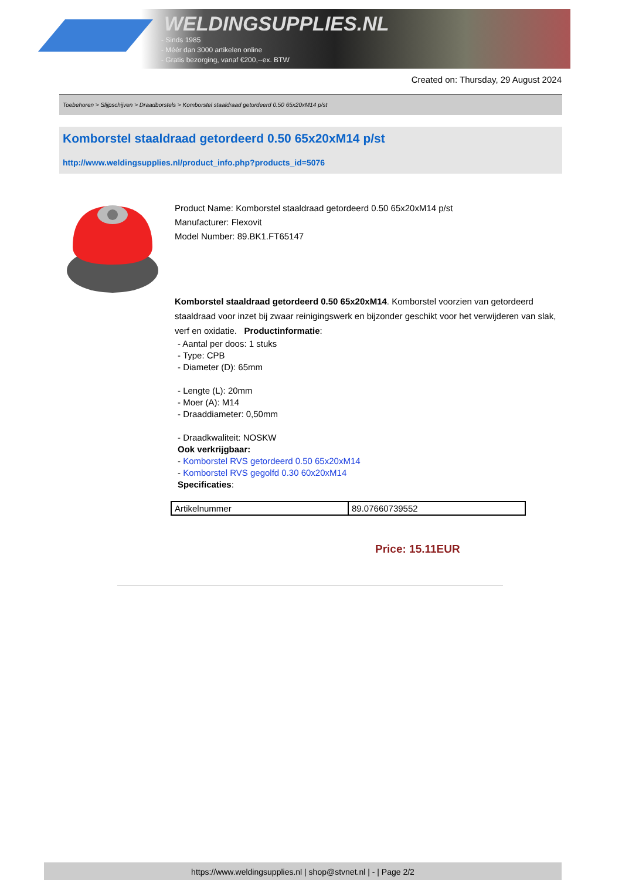WELDINGSUPPLIES.NL
- Sinds 1985
- Méér dan 3000 artikelen online
- Gratis bezorging, vanaf €200,--ex. BTW
Created on: Thursday, 29 August 2024
Toebehoren > Slijpschijven > Draadborstels > Komborstel staaldraad getordeerd 0.50 65x20xM14 p/st
Komborstel staaldraad getordeerd 0.50 65x20xM14 p/st
http://www.weldingsupplies.nl/product_info.php?products_id=5076
Product Name: Komborstel staaldraad getordeerd 0.50 65x20xM14 p/st
Manufacturer: Flexovit
Model Number: 89.BK1.FT65147
Komborstel staaldraad getordeerd 0.50 65x20xM14. Komborstel voorzien van getordeerd staaldraad voor inzet bij zwaar reinigingswerk en bijzonder geschikt voor het verwijderen van slak, verf en oxidatie. Productinformatie:
- Aantal per doos: 1 stuks
- Type: CPB
- Diameter (D): 65mm
- Lengte (L): 20mm
- Moer (A): M14
- Draaddiameter: 0,50mm
- Draadkwaliteit: NOSKW
Ook verkrijgbaar:
- Komborstel RVS getordeerd 0.50 65x20xM14
- Komborstel RVS gegolfd 0.30 60x20xM14
Specificaties:
| Artikelnummer | 89.07660739552 |
Price: 15.11EUR
https://www.weldingsupplies.nl | shop@stvnet.nl | - | Page 2/2